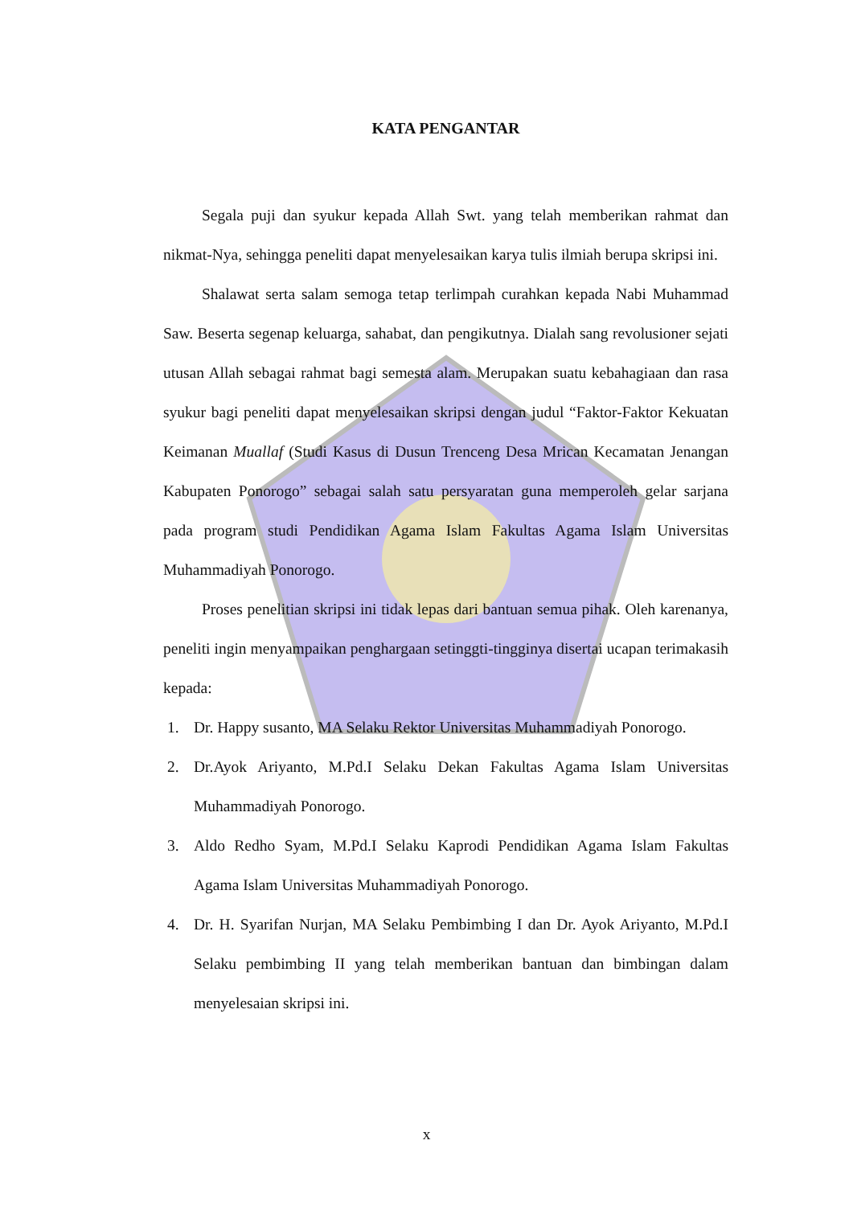KATA PENGANTAR
Segala puji dan syukur kepada Allah Swt. yang telah memberikan rahmat dan nikmat-Nya, sehingga peneliti dapat menyelesaikan karya tulis ilmiah berupa skripsi ini.
Shalawat serta salam semoga tetap terlimpah curahkan kepada Nabi Muhammad Saw. Beserta segenap keluarga, sahabat, dan pengikutnya. Dialah sang revolusioner sejati utusan Allah sebagai rahmat bagi semesta alam. Merupakan suatu kebahagiaan dan rasa syukur bagi peneliti dapat menyelesaikan skripsi dengan judul “Faktor-Faktor Kekuatan Keimanan Muallaf (Studi Kasus di Dusun Trenceng Desa Mrican Kecamatan Jenangan Kabupaten Ponorogo” sebagai salah satu persyaratan guna memperoleh gelar sarjana pada program studi Pendidikan Agama Islam Fakultas Agama Islam Universitas Muhammadiyah Ponorogo.
Proses penelitian skripsi ini tidak lepas dari bantuan semua pihak. Oleh karenanya, peneliti ingin menyampaikan penghargaan setinggti-tingginya disertai ucapan terimakasih kepada:
1. Dr. Happy susanto, MA Selaku Rektor Universitas Muhammadiyah Ponorogo.
2. Dr.Ayok Ariyanto, M.Pd.I Selaku Dekan Fakultas Agama Islam Universitas Muhammadiyah Ponorogo.
3. Aldo Redho Syam, M.Pd.I Selaku Kaprodi Pendidikan Agama Islam Fakultas Agama Islam Universitas Muhammadiyah Ponorogo.
4. Dr. H. Syarifan Nurjan, MA Selaku Pembimbing I dan Dr. Ayok Ariyanto, M.Pd.I Selaku pembimbing II yang telah memberikan bantuan dan bimbingan dalam menyelesaian skripsi ini.
x